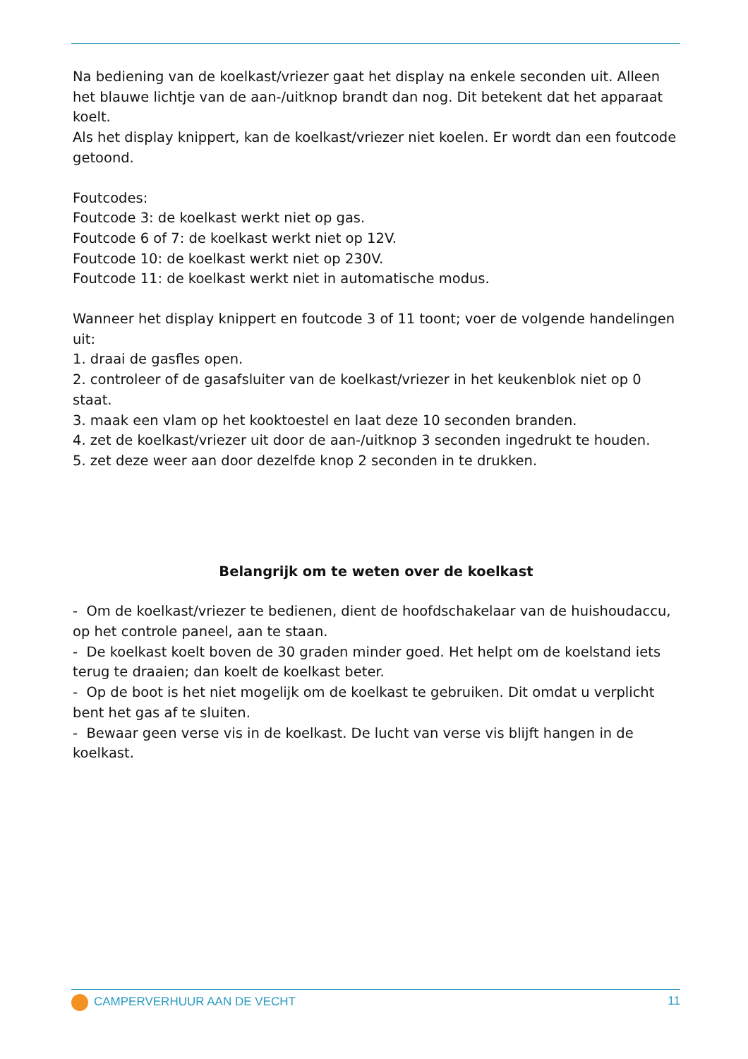Na bediening van de koelkast/vriezer gaat het display na enkele seconden uit. Alleen het blauwe lichtje van de aan-/uitknop brandt dan nog. Dit betekent dat het apparaat koelt.
Als het display knippert, kan de koelkast/vriezer niet koelen. Er wordt dan een foutcode getoond.
Foutcodes:
Foutcode 3: de koelkast werkt niet op gas.
Foutcode 6 of 7: de koelkast werkt niet op 12V.
Foutcode 10: de koelkast werkt niet op 230V.
Foutcode 11: de koelkast werkt niet in automatische modus.
Wanneer het display knippert en foutcode 3 of 11 toont; voer de volgende handelingen uit:
1. draai de gasfles open.
2. controleer of de gasafsluiter van de koelkast/vriezer in het keukenblok niet op 0 staat.
3. maak een vlam op het kooktoestel en laat deze 10 seconden branden.
4. zet de koelkast/vriezer uit door de aan-/uitknop 3 seconden ingedrukt te houden.
5. zet deze weer aan door dezelfde knop 2 seconden in te drukken.
Belangrijk om te weten over de koelkast
- Om de koelkast/vriezer te bedienen, dient de hoofdschakelaar van de huishoudaccu, op het controle paneel, aan te staan.
- De koelkast koelt boven de 30 graden minder goed. Het helpt om de koelstand iets terug te draaien; dan koelt de koelkast beter.
- Op de boot is het niet mogelijk om de koelkast te gebruiken. Dit omdat u verplicht bent het gas af te sluiten.
- Bewaar geen verse vis in de koelkast. De lucht van verse vis blijft hangen in de koelkast.
CAMPERVERHUUR AAN DE VECHT 11